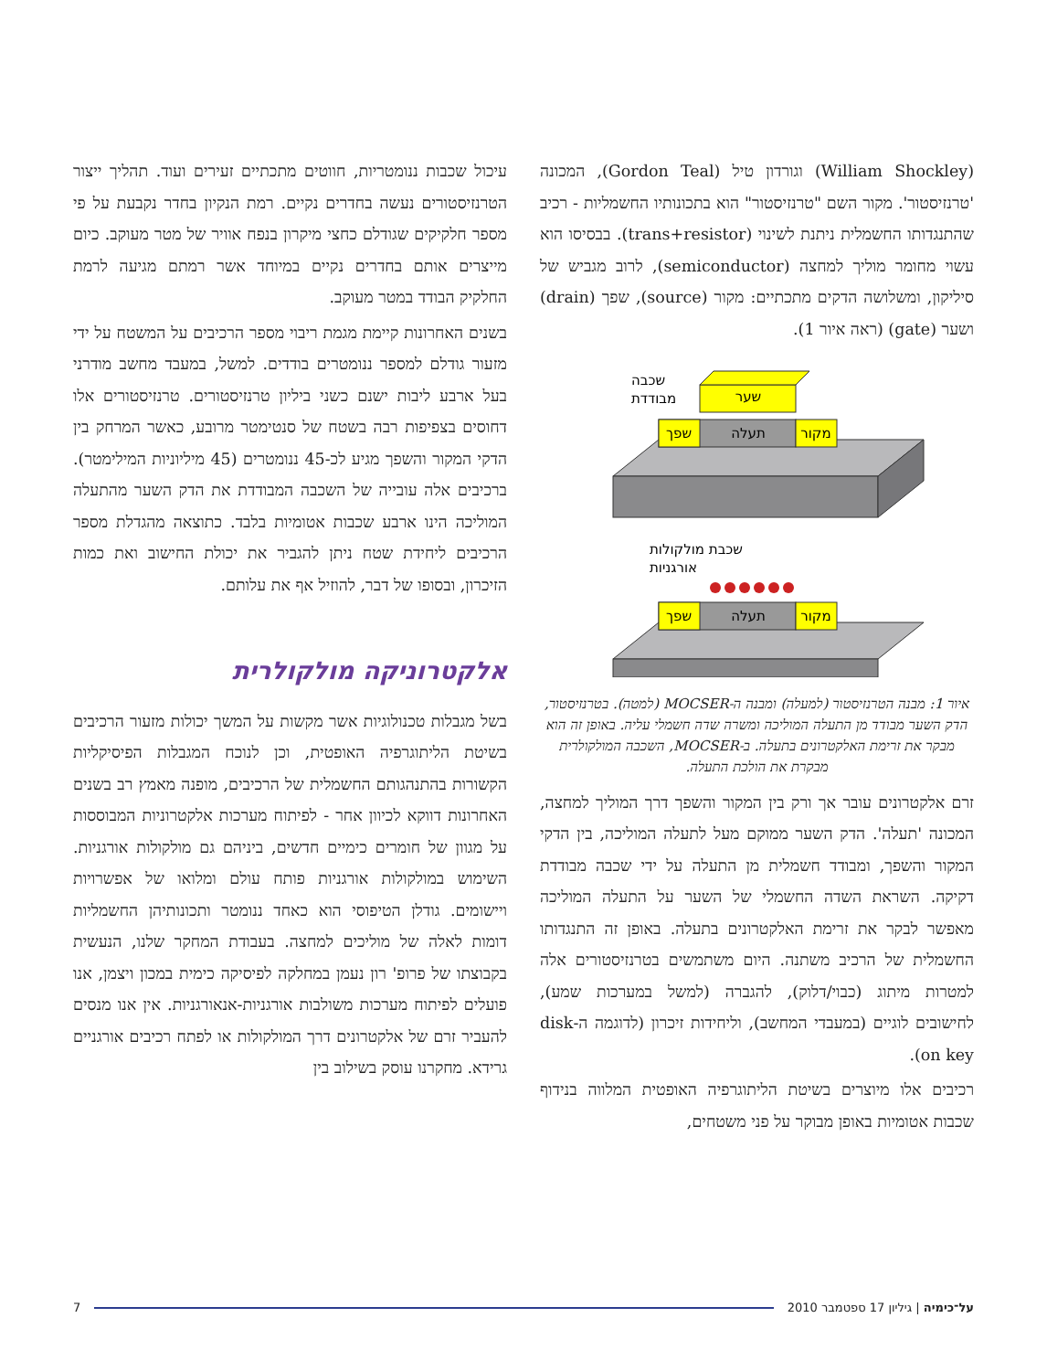(William Shockley) וגורדון טיל (Gordon Teal), המכונה 'טרנזיסטור'. מקור השם "טרנזיסטור" הוא בתכונותיו החשמליות - רכיב שהתנגדותו החשמלית ניתנת לשינוי (trans+resistor). בבסיסו הוא עשוי מחומר מוליך למחצה (semiconductor), לרוב מגביש של סיליקון, ומשלושה הדקים מתכתיים: מקור (source), שפך (drain) ושער (gate) (ראה איור 1).
שער
תעלה
שפך
מקור
שכבה
מבודדת
תעלה
שפך
מקור
שכבת מולקולות
אורגניות
איור 1: מבנה הטרנזיסטור (למעלה) ומבנה ה-MOCSER (למטה). בטרנזיסטור, הדק השער מבודד מן התעלה המוליכה ומשרה שדה חשמלי עליה. באופן זה הוא מבקר את זרימת האלקטרונים בתעלה. ב-MOCSER, השכבה המולקולרית מבקרת את הולכת התעלה.
זרם אלקטרונים עובר אך ורק בין המקור והשפך דרך המוליך למחצה, המכונה 'תעלה'. הדק השער ממוקם מעל לתעלה המוליכה, בין הדקי המקור והשפך, ומבודד חשמלית מן התעלה על ידי שכבה מבודדת דקיקה. השראת השדה החשמלי של השער על התעלה המוליכה מאפשר לבקר את זרימת האלקטרונים בתעלה. באופן זה התנגדותו החשמלית של הרכיב משתנה. היום משתמשים בטרנזיסטורים אלה למטרות מיתוג (כבוי/דלוק), להגברה (למשל במערכות שמע), לחישובים לוגיים (במעבדי המחשב), וליחידות זיכרון (לדוגמה ה-disk on key).
רכיבים אלו מיוצרים בשיטת הליתוגרפיה האופטית המלווה בנידוף שכבות אטומיות באופן מבוקר על פני משטחים,
עיכול שכבות ננומטריות, חווטים מתכתיים זעירים ועוד. תהליך ייצור הטרנזיסטורים נעשה בחדרים נקיים. רמת הנקיון בחדר נקבעת על פי מספר חלקיקים שגודלם כחצי מיקרון בנפח אוויר של מטר מעוקב. כיום מייצרים אותם בחדרים נקיים במיוחד אשר רמתם מגיעה לרמת החלקיק הבודד במטר מעוקב.
בשנים האחרונות קיימת מגמת ריבוי מספר הרכיבים על המשטח על ידי מזעור גודלם למספר ננומטרים בודדים. למשל, במעבד מחשב מודרני בעל ארבע ליבות ישנם כשני ביליון טרנזיסטורים. טרנזיסטורים אלו דחוסים בצפיפות רבה בשטח של סנטימטר מרובע, כאשר המרחק בין הדקי המקור והשפך מגיע לכ-45 ננומטרים (45 מיליוניות המילימטר). ברכיבים אלה עובייה של השכבה המבודדת את הדק השער מהתעלה המוליכה הינו ארבע שכבות אטומיות בלבד. כתוצאה מהגדלת מספר הרכיבים ליחידת שטח ניתן להגביר את יכולת החישוב ואת כמות הזיכרון, ובסופו של דבר, להוזיל אף את עלותם.
אלקטרוניקה מולקולרית
בשל מגבלות טכנולוגיות אשר מקשות על המשך יכולות מזעור הרכיבים בשיטת הליתוגרפיה האופטית, וכן לנוכח המגבלות הפיסיקליות הקשורות בהתנהגותם החשמלית של הרכיבים, מופנה מאמץ רב בשנים האחרונות דווקא לכיוון אחר - לפיתוח מערכות אלקטרוניות המבוססות על מגוון של חומרים כימיים חדשים, ביניהם גם מולקולות אורגניות. השימוש במולקולות אורגניות פותח עולם ומלואו של אפשרויות ויישומים. גודלן הטיפוסי הוא כאחד ננומטר ותכונותיהן החשמליות דומות לאלה של מוליכים למחצה. בעבודת המחקר שלנו, הנעשית בקבוצתו של פרופ' רון נעמן במחלקה לפיסיקה כימית במכון ויצמן, אנו פועלים לפיתוח מערכות משולבות אורגניות-אנאורגניות. אין אנו מנסים להעביר זרם של אלקטרונים דרך המולקולות או לפתח רכיבים אורגניים גרידא. מחקרנו עוסק בשילוב בין
על־כימיה | גיליון 17 ספטמבר 2010 7